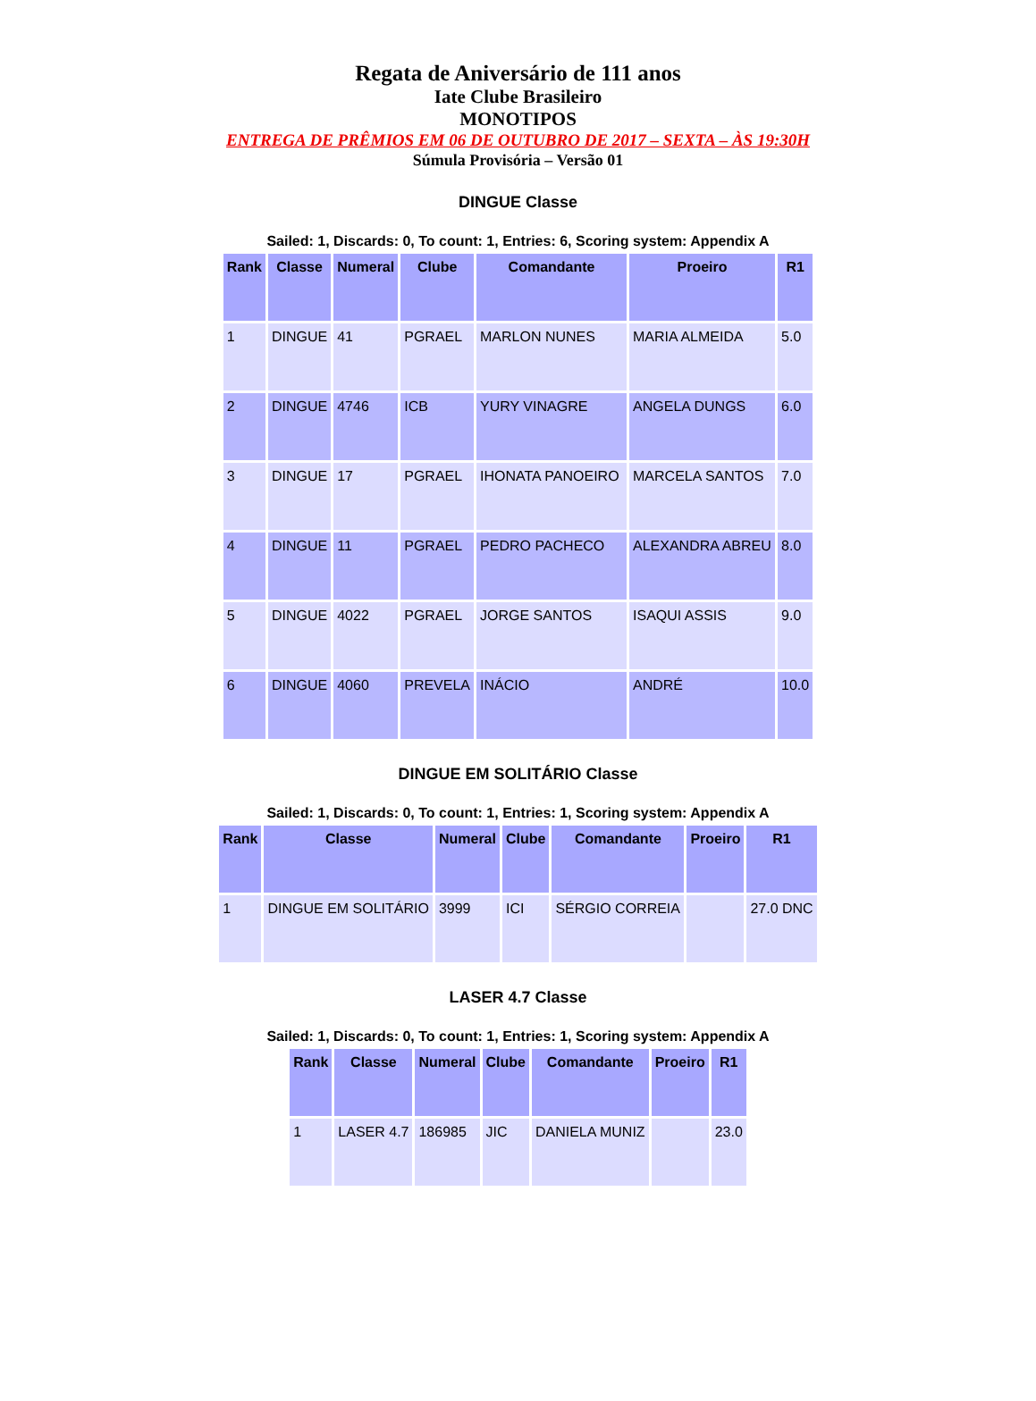Regata de Aniversário de 111 anos
Iate Clube Brasileiro
MONOTIPOS
ENTREGA DE PRÊMIOS EM 06 DE OUTUBRO DE 2017 – SEXTA – ÀS 19:30H
Súmula Provisória – Versão 01
DINGUE Classe
Sailed: 1, Discards: 0, To count: 1, Entries: 6, Scoring system: Appendix A
| Rank | Classe | Numeral | Clube | Comandante | Proeiro | R1 |
| --- | --- | --- | --- | --- | --- | --- |
| 1 | DINGUE | 41 | PGRAEL | MARLON NUNES | MARIA ALMEIDA | 5.0 |
| 2 | DINGUE | 4746 | ICB | YURY VINAGRE | ANGELA DUNGS | 6.0 |
| 3 | DINGUE | 17 | PGRAEL | IHONATA PANOEIRO | MARCELA SANTOS | 7.0 |
| 4 | DINGUE | 11 | PGRAEL | PEDRO PACHECO | ALEXANDRA ABREU | 8.0 |
| 5 | DINGUE | 4022 | PGRAEL | JORGE SANTOS | ISAQUI ASSIS | 9.0 |
| 6 | DINGUE | 4060 | PREVELA | INÁCIO | ANDRÉ | 10.0 |
DINGUE EM SOLITÁRIO Classe
Sailed: 1, Discards: 0, To count: 1, Entries: 1, Scoring system: Appendix A
| Rank | Classe | Numeral | Clube | Comandante | Proeiro | R1 |
| --- | --- | --- | --- | --- | --- | --- |
| 1 | DINGUE EM SOLITÁRIO | 3999 | ICI | SÉRGIO CORREIA | | 27.0 DNC |
LASER 4.7 Classe
Sailed: 1, Discards: 0, To count: 1, Entries: 1, Scoring system: Appendix A
| Rank | Classe | Numeral | Clube | Comandante | Proeiro | R1 |
| --- | --- | --- | --- | --- | --- | --- |
| 1 | LASER 4.7 | 186985 | JIC | DANIELA MUNIZ | | 23.0 |